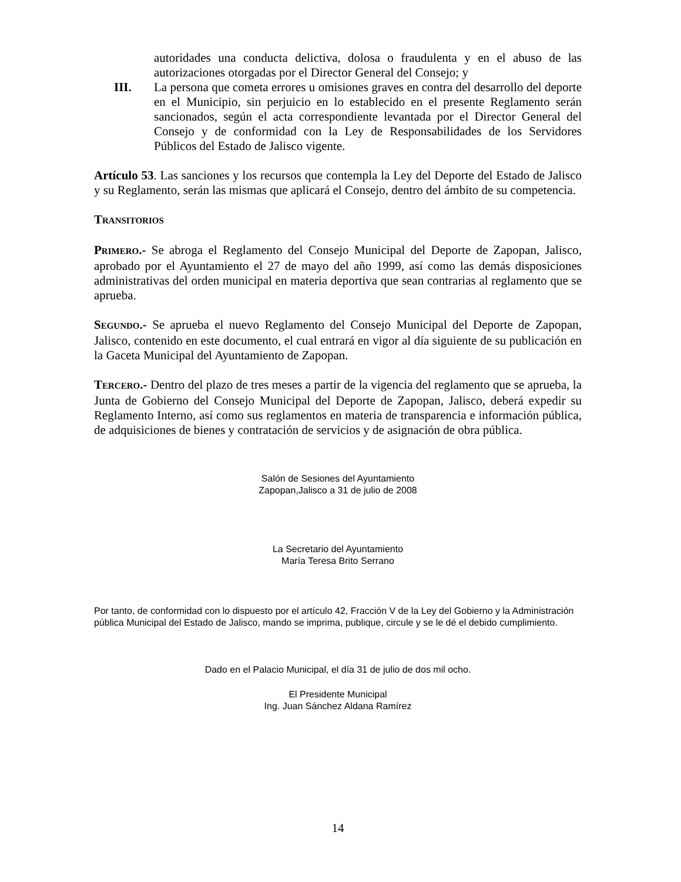autoridades una conducta delictiva, dolosa o fraudulenta y en el abuso de las autorizaciones otorgadas por el Director General del Consejo; y
III. La persona que cometa errores u omisiones graves en contra del desarrollo del deporte en el Municipio, sin perjuicio en lo establecido en el presente Reglamento serán sancionados, según el acta correspondiente levantada por el Director General del Consejo y de conformidad con la Ley de Responsabilidades de los Servidores Públicos del Estado de Jalisco vigente.
Artículo 53. Las sanciones y los recursos que contempla la Ley del Deporte del Estado de Jalisco y su Reglamento, serán las mismas que aplicará el Consejo, dentro del ámbito de su competencia.
TRANSITORIOS
PRIMERO.- Se abroga el Reglamento del Consejo Municipal del Deporte de Zapopan, Jalisco, aprobado por el Ayuntamiento el 27 de mayo del año 1999, así como las demás disposiciones administrativas del orden municipal en materia deportiva que sean contrarias al reglamento que se aprueba.
SEGUNDO.- Se aprueba el nuevo Reglamento del Consejo Municipal del Deporte de Zapopan, Jalisco, contenido en este documento, el cual entrará en vigor al día siguiente de su publicación en la Gaceta Municipal del Ayuntamiento de Zapopan.
TERCERO.- Dentro del plazo de tres meses a partir de la vigencia del reglamento que se aprueba, la Junta de Gobierno del Consejo Municipal del Deporte de Zapopan, Jalisco, deberá expedir su Reglamento Interno, así como sus reglamentos en materia de transparencia e información pública, de adquisiciones de bienes y contratación de servicios y de asignación de obra pública.
Salón de Sesiones del Ayuntamiento
Zapopan,Jalisco a 31 de julio de 2008
La Secretario del Ayuntamiento
María Teresa Brito Serrano
Por tanto, de conformidad con lo dispuesto por el artículo 42, Fracción V de la Ley del Gobierno y la Administración pública Municipal del Estado de Jalisco, mando se imprima, publique, circule y se le dé el debido cumplimiento.
Dado en el Palacio Municipal, el día 31 de julio de dos mil ocho.
El Presidente Municipal
Ing. Juan Sánchez Aldana Ramírez
14